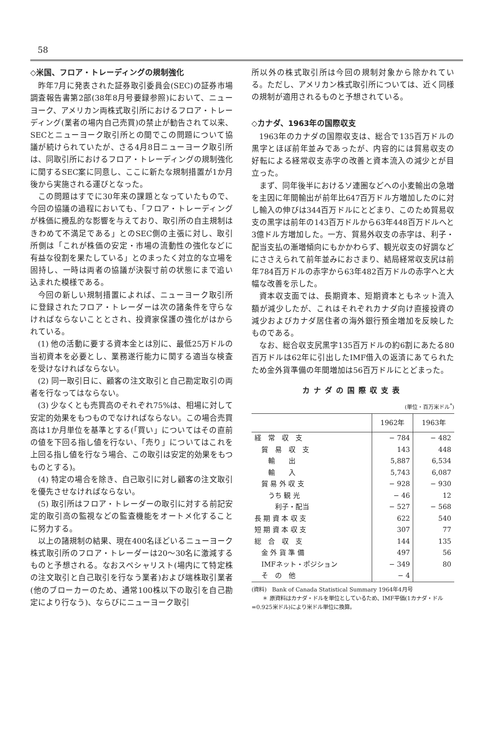58
◇米国、フロア・トレーディングの規制強化
昨年7月に発表された証券取引委員会(SEC)の証券市場調査報告書第2部(38年8月号要録参照)において、ニューヨーク、アメリカン両株式取引所におけるフロア・トレーディング(業者の場内自己売買)の禁止が勧告されて以来、SECとニューヨーク取引所との間でこの問題について協議が続けられていたが、さる4月8日ニューヨーク取引所は、同取引所におけるフロア・トレーディングの規制強化に関するSEC案に同意し、ここに新たな規制措置が1か月後から実施される運びとなった。
この問題はすでに30年来の課題となっていたもので、今回の協議の過程においても、「フロア・トレーディングが株価に攪乱的な影響を与えており、取引所の自主規制はきわめて不満足である」とのSEC側の主張に対し、取引所側は「これが株価の安定・市場の流動性の強化などに有益な役割を果たしている」とのまったく対立的な立場を固持し、一時は両者の協議が決裂寸前の状態にまで追い込まれた模様である。
今回の新しい規制措置によれば、ニューヨーク取引所に登録されたフロア・トレーダーは次の諸条件を守らなければならないこととされ、投資家保護の強化がはかられている。
(1) 他の活動に要する資本金とは別に、最低25万ドルの当初資本を必要とし、業務遂行能力に関する適当な検査を受けなければならない。
(2) 同一取引日に、顧客の注文取引と自己勘定取引の両者を行なってはならない。
(3) 少なくとも売買高のそれぞれ75%は、相場に対して安定的効果をもつものでなければならない。この場合売買高は1か月単位を基準とする(「買い」についてはその直前の値を下回る指し値を行ない、「売り」についてはこれを上回る指し値を行なう場合、この取引は安定的効果をもつものとする)。
(4) 特定の場合を除き、自己取引に対し顧客の注文取引を優先させなければならない。
(5) 取引所はフロア・トレーダーの取引に対する前記安定的取引高の監視などの監査機能をオートメ化することに努力する。
以上の諸規制の結果、現在400名ほどいるニューヨーク株式取引所のフロア・トレーダーは20〜30名に激減するものと予想される。なおスペシャリスト(場内にて特定株の注文取引と自己取引を行なう業者)および端株取引業者(他のブローカーのため、通常100株以下の取引を自己勘定により行なう)、ならびにニューヨーク取引
所以外の株式取引所は今回の規制対象から除かれている。ただし、アメリカン株式取引所については、近く同様の規制が適用されるものと予想されている。
◇カナダ、1963年の国際収支
1963年のカナダの国際収支は、総合で135百万ドルの黒字とほぼ前年並みであったが、内容的には貿易収支の好転による経常収支赤字の改善と資本流入の減少とが目立った。
まず、同年後半におけるソ連圏などへの小麦輸出の急増を主因に年間輸出が前年比647百万ドル方増加したのに対し輸入の伸びは344百万ドルにとどまり、このため貿易収支の黒字は前年の143百万ドルから63年448百万ドルへと3億ドル方増加した。一方、貿易外収支の赤字は、利子・配当支払の漸増傾向にもかかわらず、観光収支の好調などにささえられて前年並みにおさまり、結局経常収支尻は前年784百万ドルの赤字から63年482百万ドルの赤字へと大幅な改善を示した。
資本収支面では、長期資本、短期資本ともネット流入額が減少したが、これはそれぞれカナダ向け直接投資の減少およびカナダ居住者の海外銀行預金増加を反映したものである。
なお、総合収支尻黒字135百万ドルの約6割にあたる80百万ドルは62年に引出したIMF借入の返済にあてられたため金外貨準備の年間増加は56百万ドルにとどまった。
カナダの国際収支表
(単位・百万米ドル<sup>*</sup>)
| | 1962年 | 1963年 |
| --- | --- | --- |
| 経 常 収 支 | − 784 | − 482 |
| 貿 易 収 支 | 143 | 448 |
| 輸 出 | 5,887 | 6,534 |
| 輸 入 | 5,743 | 6,087 |
| 貿 易 外 収 支 | − 928 | − 930 |
| うち 観 光 | − 46 | 12 |
| 利子・配当 | − 527 | − 568 |
| 長 期 資 本 収 支 | 622 | 540 |
| 短 期 資 本 収 支 | 307 | 77 |
| 総 合 収 支 | 144 | 135 |
| 金 外 貨 準 備 | 497 | 56 |
| IMFネット・ポジション | − 349 | 80 |
| そ の 他 | − 4 | |
(資料)　Bank of Canada Statistical Summary 1964年4月号
　　＊ 原資料はカナダ・ドルを単位としているため、IMF平価(1カナダ・ドル=0.925米ドル)により米ドル単位に換算。